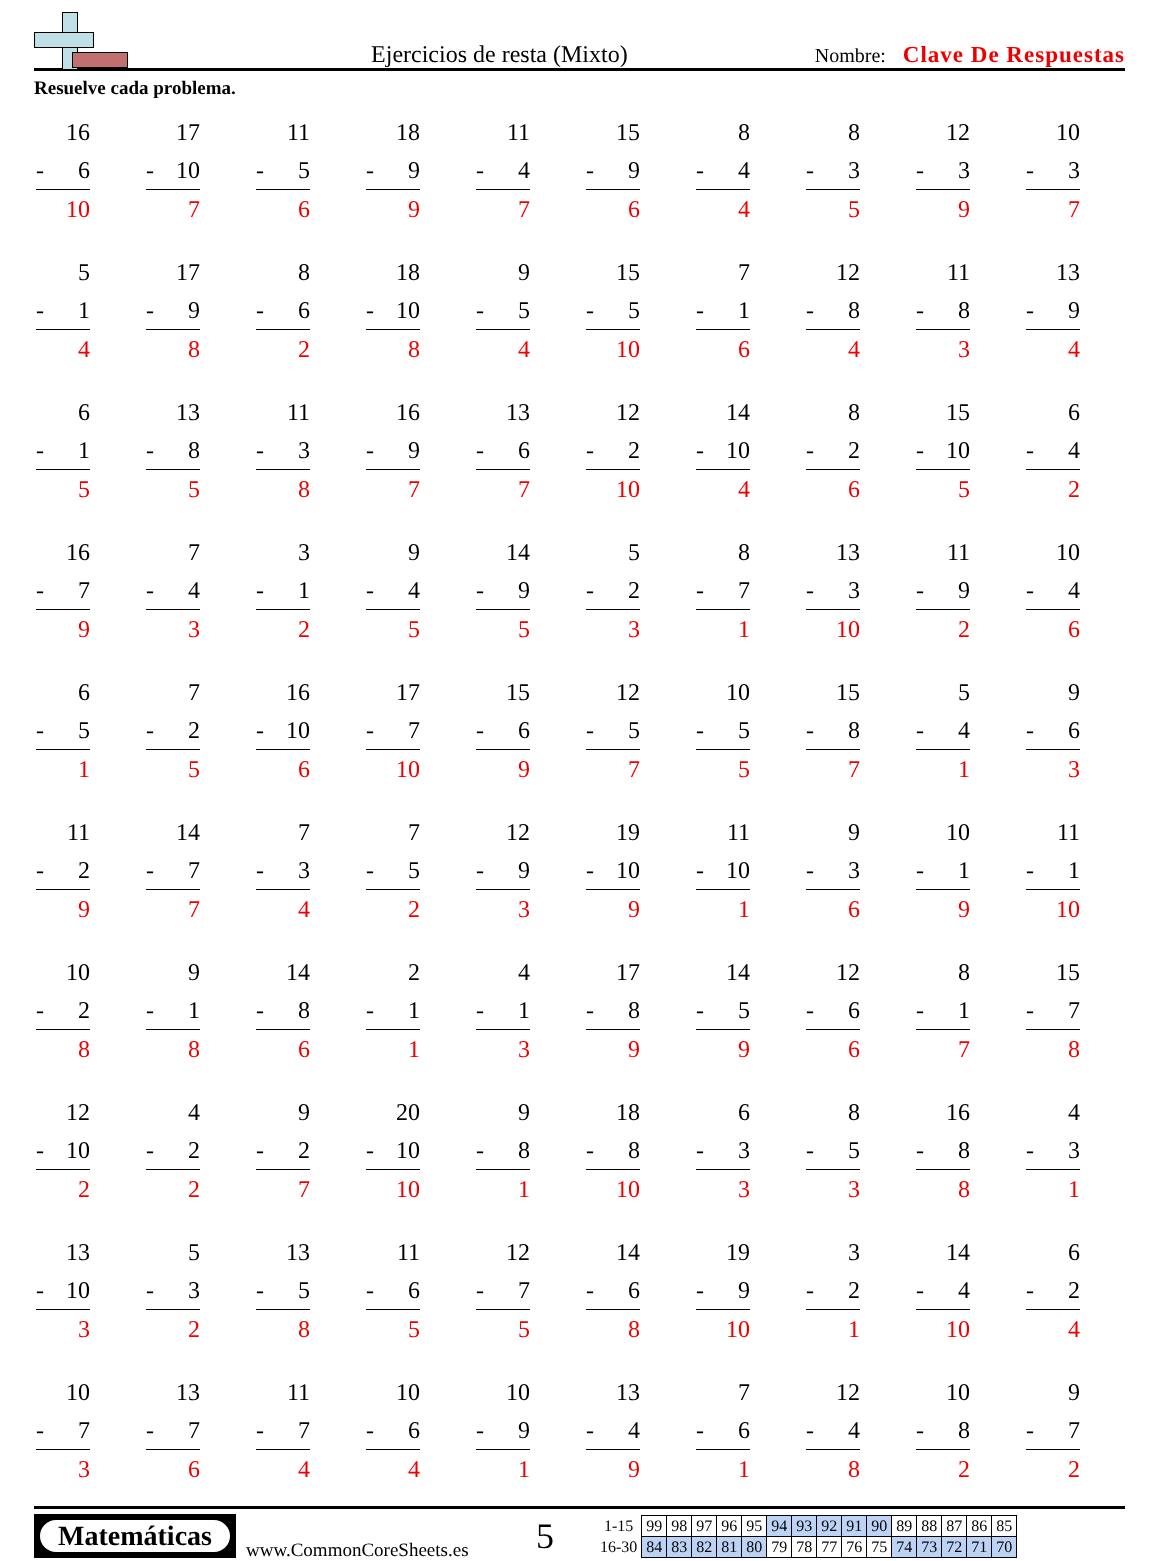Ejercicios de resta (Mixto)
Nombre: Clave De Respuestas
Resuelve cada problema.
16
- 6
10
17
- 10
7
11
- 5
6
18
- 9
9
11
- 4
7
15
- 9
6
8
- 4
4
8
- 3
5
12
- 3
9
10
- 3
7
5
- 1
4
17
- 9
8
8
- 6
2
18
- 10
8
9
- 5
4
15
- 5
10
7
- 1
6
12
- 8
4
11
- 8
3
13
- 9
4
6
- 1
5
13
- 8
5
11
- 3
8
16
- 9
7
13
- 6
7
12
- 2
10
14
- 10
4
8
- 2
6
15
- 10
5
6
- 4
2
16
- 7
9
7
- 4
3
3
- 1
2
9
- 4
5
14
- 9
5
5
- 2
3
8
- 7
1
13
- 3
10
11
- 9
2
10
- 4
6
6
- 5
1
7
- 2
5
16
- 10
6
17
- 7
10
15
- 6
9
12
- 5
7
10
- 5
5
15
- 8
7
5
- 4
1
9
- 6
3
11
- 2
9
14
- 7
7
7
- 3
4
7
- 5
2
12
- 9
3
19
- 10
9
11
- 10
1
9
- 3
6
10
- 1
9
11
- 1
10
10
- 2
8
9
- 1
8
14
- 8
6
2
- 1
1
4
- 1
3
17
- 8
9
14
- 5
9
12
- 6
6
8
- 1
7
15
- 7
8
12
- 10
2
4
- 2
2
9
- 2
7
20
- 10
10
9
- 8
1
18
- 8
10
6
- 3
3
8
- 5
3
16
- 8
8
4
- 3
1
13
- 10
3
5
- 3
2
13
- 5
8
11
- 6
5
12
- 7
5
14
- 6
8
19
- 9
10
3
- 2
1
14
- 4
10
6
- 2
4
10
- 7
3
13
- 7
6
11
- 7
4
10
- 6
4
10
- 9
1
13
- 4
9
7
- 6
1
12
- 4
8
10
- 8
2
9
- 7
2
Matemáticas
www.CommonCoreSheets.es
5
| 1-15 | 99 | 98 | 97 | 96 | 95 | 94 | 93 | 92 | 91 | 90 | 89 | 88 | 87 | 86 | 85 |
| 16-30 | 84 | 83 | 82 | 81 | 80 | 79 | 78 | 77 | 76 | 75 | 74 | 73 | 72 | 71 | 70 |